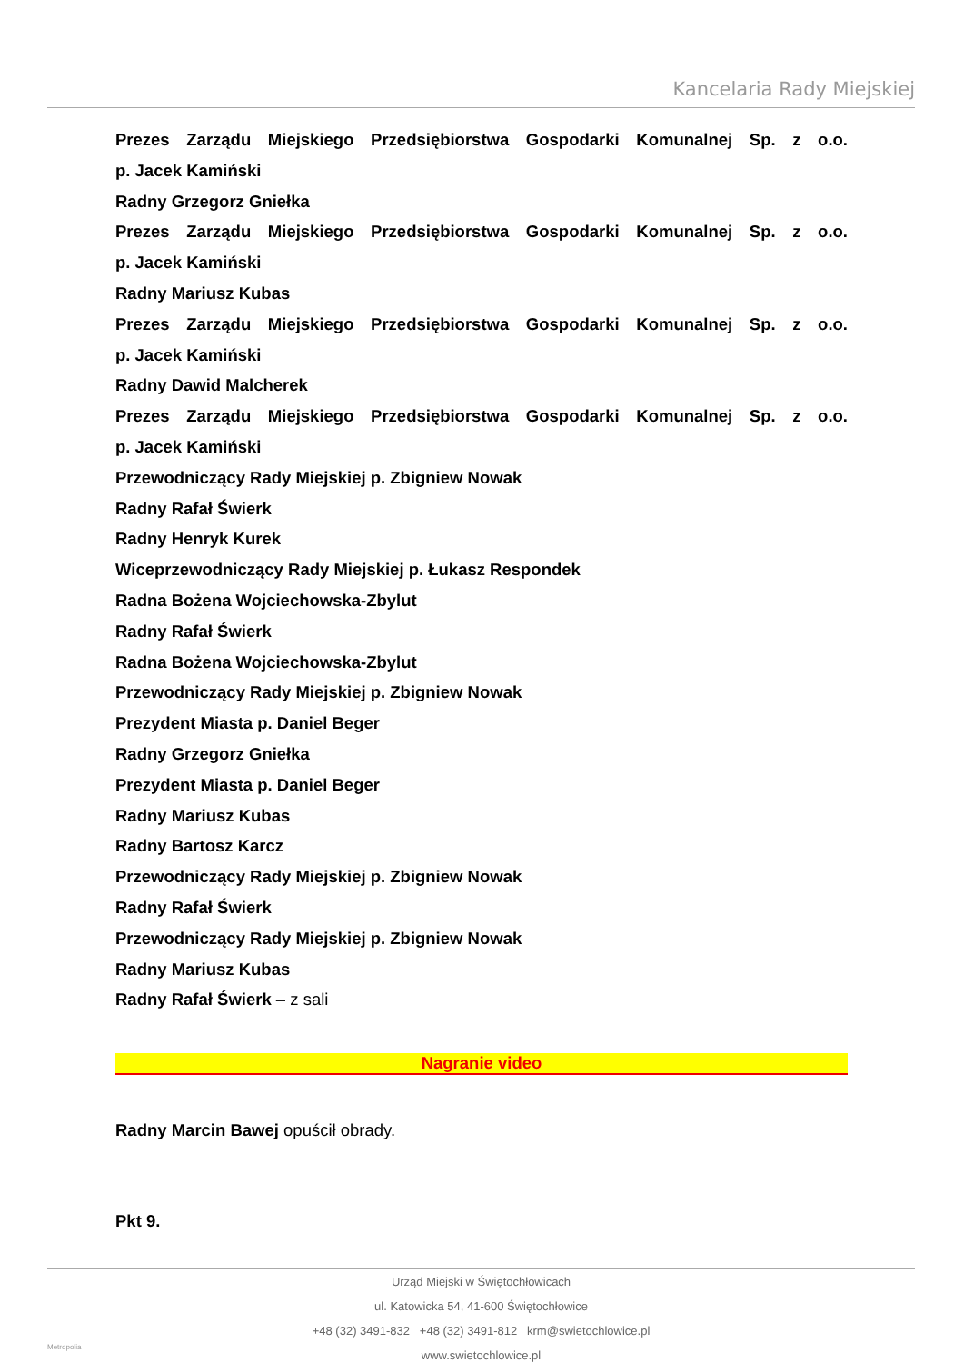Kancelaria Rady Miejskiej
Prezes Zarządu Miejskiego Przedsiębiorstwa Gospodarki Komunalnej Sp. z o.o.
p. Jacek Kamiński
Radny Grzegorz Gniełka
Prezes Zarządu Miejskiego Przedsiębiorstwa Gospodarki Komunalnej Sp. z o.o.
p. Jacek Kamiński
Radny Mariusz Kubas
Prezes Zarządu Miejskiego Przedsiębiorstwa Gospodarki Komunalnej Sp. z o.o.
p. Jacek Kamiński
Radny Dawid Malcherek
Prezes Zarządu Miejskiego Przedsiębiorstwa Gospodarki Komunalnej Sp. z o.o.
p. Jacek Kamiński
Przewodniczący Rady Miejskiej p. Zbigniew Nowak
Radny Rafał Świerk
Radny Henryk Kurek
Wiceprzewodniczący Rady Miejskiej p. Łukasz Respondek
Radna Bożena Wojciechowska-Zbylut
Radny Rafał Świerk
Radna Bożena Wojciechowska-Zbylut
Przewodniczący Rady Miejskiej p. Zbigniew Nowak
Prezydent Miasta p. Daniel Beger
Radny Grzegorz Gniełka
Prezydent Miasta p. Daniel Beger
Radny Mariusz Kubas
Radny Bartosz Karcz
Przewodniczący Rady Miejskiej p. Zbigniew Nowak
Radny Rafał Świerk
Przewodniczący Rady Miejskiej p. Zbigniew Nowak
Radny Mariusz Kubas
Radny Rafał Świerk – z sali
Nagranie video
Radny Marcin Bawej opuścił obrady.
Pkt 9.
Urząd Miejski w Świętochłowicach
ul. Katowicka 54, 41-600 Świętochłowice
+48 (32) 3491-832 +48 (32) 3491-812 krm@swietochlowice.pl
www.swietochlowice.pl
Metropolia